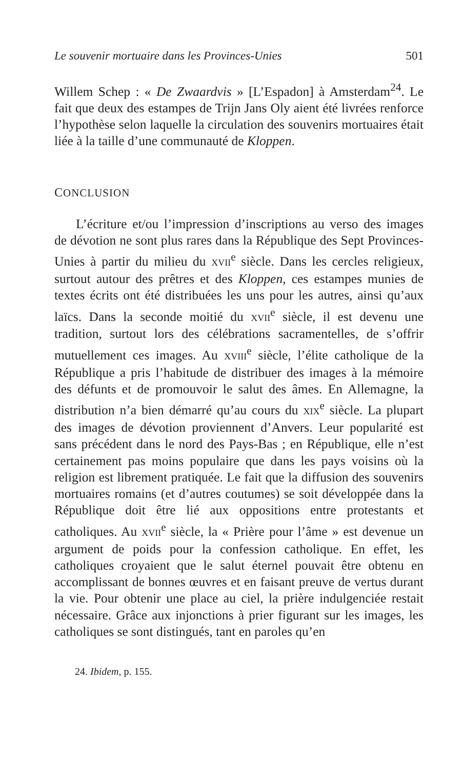Le souvenir mortuaire dans les Provinces-Unies 501
Willem Schep : « De Zwaardvis » [L’Espadon] à Amsterdam<sup>24</sup>. Le fait que deux des estampes de Trijn Jans Oly aient été livrées renforce l’hypothèse selon laquelle la circulation des souvenirs mortuaires était liée à la taille d’une communauté de Kloppen.
CONCLUSION
L’écriture et/ou l’impression d’inscriptions au verso des images de dévotion ne sont plus rares dans la République des Sept Provinces-Unies à partir du milieu du XVII<sup>e</sup> siècle. Dans les cercles religieux, surtout autour des prêtres et des Kloppen, ces estampes munies de textes écrits ont été distribuées les uns pour les autres, ainsi qu’aux laïcs. Dans la seconde moitié du XVII<sup>e</sup> siècle, il est devenu une tradition, surtout lors des célébrations sacramentelles, de s’offrir mutuellement ces images. Au XVIII<sup>e</sup> siècle, l’élite catholique de la République a pris l’habitude de distribuer des images à la mémoire des défunts et de promouvoir le salut des âmes. En Allemagne, la distribution n’a bien démarré qu’au cours du XIX<sup>e</sup> siècle. La plupart des images de dévotion proviennent d’Anvers. Leur popularité est sans précédent dans le nord des Pays-Bas ; en République, elle n’est certainement pas moins populaire que dans les pays voisins où la religion est librement pratiquée. Le fait que la diffusion des souvenirs mortuaires romains (et d’autres coutumes) se soit développée dans la République doit être lié aux oppositions entre protestants et catholiques. Au XVII<sup>e</sup> siècle, la « Prière pour l’âme » est devenue un argument de poids pour la confession catholique. En effet, les catholiques croyaient que le salut éternel pouvait être obtenu en accomplissant de bonnes œuvres et en faisant preuve de vertus durant la vie. Pour obtenir une place au ciel, la prière indulgenciée restait nécessaire. Grâce aux injonctions à prier figurant sur les images, les catholiques se sont distingués, tant en paroles qu’en
24. Ibidem, p. 155.